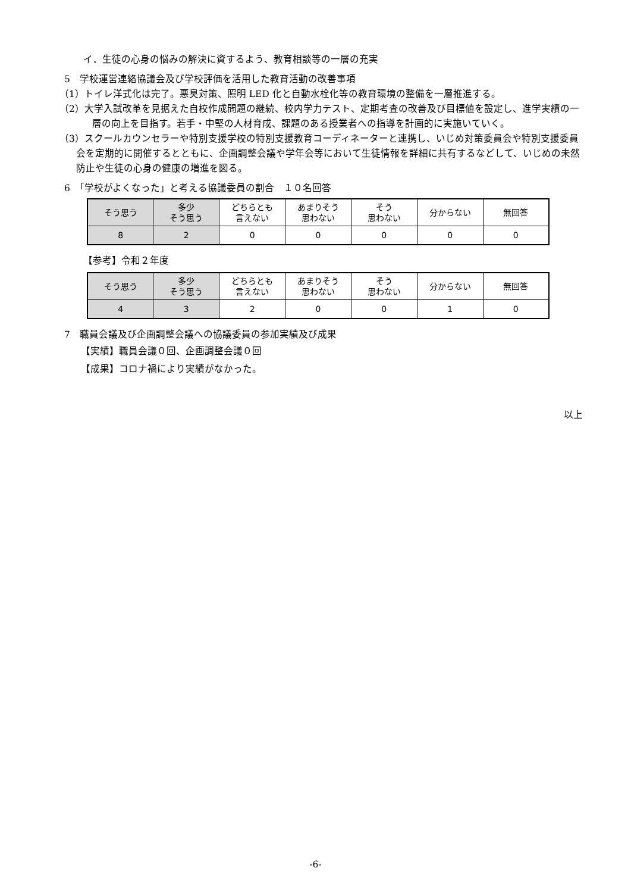イ．生徒の心身の悩みの解決に資するよう、教育相談等の一層の充実
5　学校運営連絡協議会及び学校評価を活用した教育活動の改善事項
（1）トイレ洋式化は完了。悪臭対策、照明 LED 化と自動水栓化等の教育環境の整備を一層推進する。
（2）大学入試改革を見据えた自校作成問題の継続、校内学力テスト、定期考査の改善及び目標値を設定し、進学実績の一層の向上を目指す。若手・中堅の人材育成、課題のある授業者への指導を計画的に実施いていく。
（3）スクールカウンセラーや特別支援学校の特別支援教育コーディネーターと連携し、いじめ対策委員会や特別支援委員会を定期的に開催するとともに、企画調整会議や学年会等において生徒情報を詳細に共有するなどして、いじめの未然防止や生徒の心身の健康の増進を図る。
6　「学校がよくなった」と考える協議委員の割合　１０名回答
| そう思う | 多少 そう思う | どちらとも 言えない | あまりそう 思わない | そう 思わない | 分からない | 無回答 |
| --- | --- | --- | --- | --- | --- | --- |
| 8 | 2 | 0 | 0 | 0 | 0 | 0 |
【参考】令和２年度
| そう思う | 多少 そう思う | どちらとも 言えない | あまりそう 思わない | そう 思わない | 分からない | 無回答 |
| --- | --- | --- | --- | --- | --- | --- |
| 4 | 3 | 2 | 0 | 0 | 1 | 0 |
7　職員会議及び企画調整会議への協議委員の参加実績及び成果
【実績】職員会議０回、企画調整会議０回
【成果】コロナ禍により実績がなかった。
以上
-6-